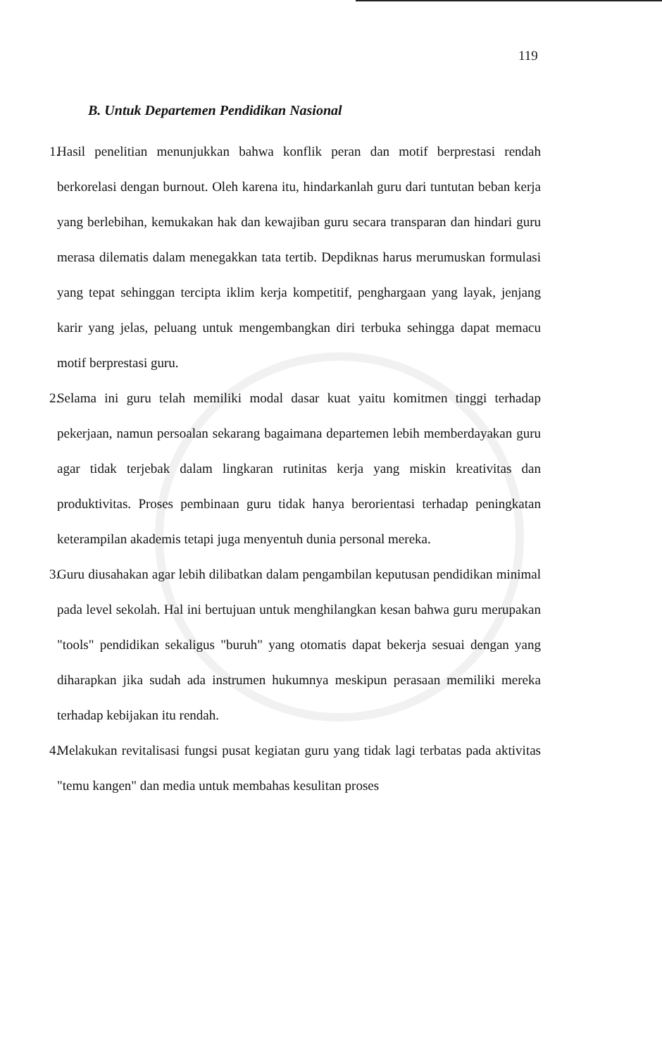119
B. Untuk Departemen Pendidikan Nasional
1.
Hasil penelitian menunjukkan bahwa konflik peran dan motif berprestasi rendah berkorelasi dengan burnout. Oleh karena itu, hindarkanlah guru dari tuntutan beban kerja yang berlebihan, kemukakan hak dan kewajiban guru secara transparan dan hindari guru merasa dilematis dalam menegakkan tata tertib. Depdiknas harus merumuskan formulasi yang tepat sehinggan tercipta iklim kerja kompetitif, penghargaan yang layak, jenjang karir yang jelas, peluang untuk mengembangkan diri terbuka sehingga dapat memacu motif berprestasi guru.
2.
Selama ini guru telah memiliki modal dasar kuat yaitu komitmen tinggi terhadap pekerjaan, namun persoalan sekarang bagaimana departemen lebih memberdayakan guru agar tidak terjebak dalam lingkaran rutinitas kerja yang miskin kreativitas dan produktivitas. Proses pembinaan guru tidak hanya berorientasi terhadap peningkatan keterampilan akademis tetapi juga menyentuh dunia personal mereka.
3.
Guru diusahakan agar lebih dilibatkan dalam pengambilan keputusan pendidikan minimal pada level sekolah. Hal ini bertujuan untuk menghilangkan kesan bahwa guru merupakan "tools" pendidikan sekaligus "buruh" yang otomatis dapat bekerja sesuai dengan yang diharapkan jika sudah ada instrumen hukumnya meskipun perasaan memiliki mereka terhadap kebijakan itu rendah.
4.
Melakukan revitalisasi fungsi pusat kegiatan guru yang tidak lagi terbatas pada aktivitas "temu kangen" dan media untuk membahas kesulitan proses